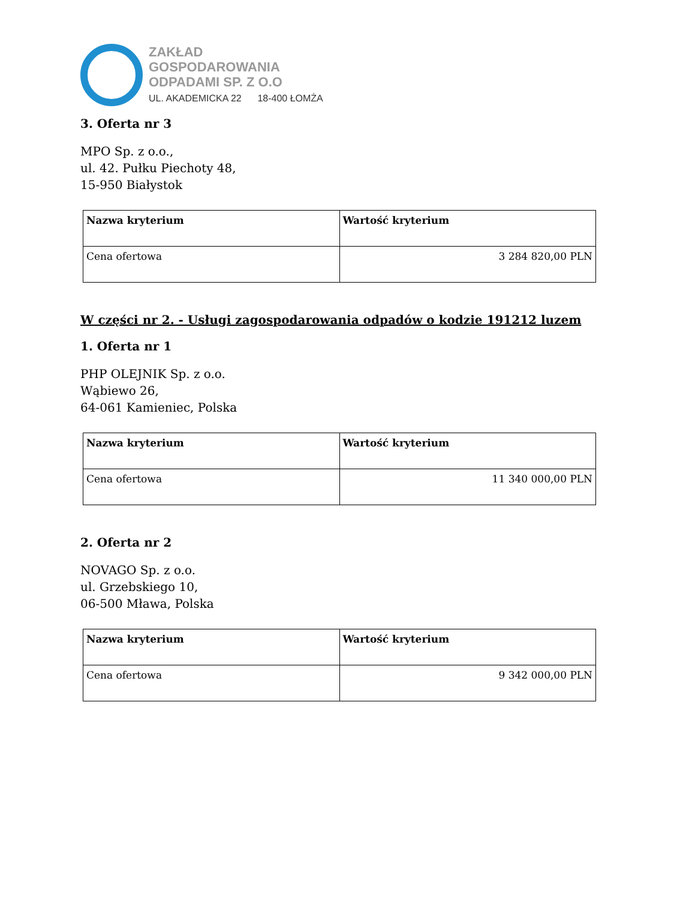ZAKŁAD
GOSPODAROWANIA
ODPADAMI SP. Z O.O
UL. AKADEMICKA 22 18-400 ŁOMŻA
3. Oferta nr 3
MPO Sp. z o.o.,
ul. 42. Pułku Piechoty 48,
15-950 Białystok
| Nazwa kryterium | Wartość kryterium |
| --- | --- |
| Cena ofertowa | 3 284 820,00 PLN |
W części nr 2. - Usługi zagospodarowania odpadów o kodzie 191212 luzem
1. Oferta nr 1
PHP OLEJNIK Sp. z o.o.
Wąbiewo 26,
64-061 Kamieniec, Polska
| Nazwa kryterium | Wartość kryterium |
| --- | --- |
| Cena ofertowa | 11 340 000,00 PLN |
2. Oferta nr 2
NOVAGO Sp. z o.o.
ul. Grzebskiego 10,
06-500 Mława, Polska
| Nazwa kryterium | Wartość kryterium |
| --- | --- |
| Cena ofertowa | 9 342 000,00 PLN |